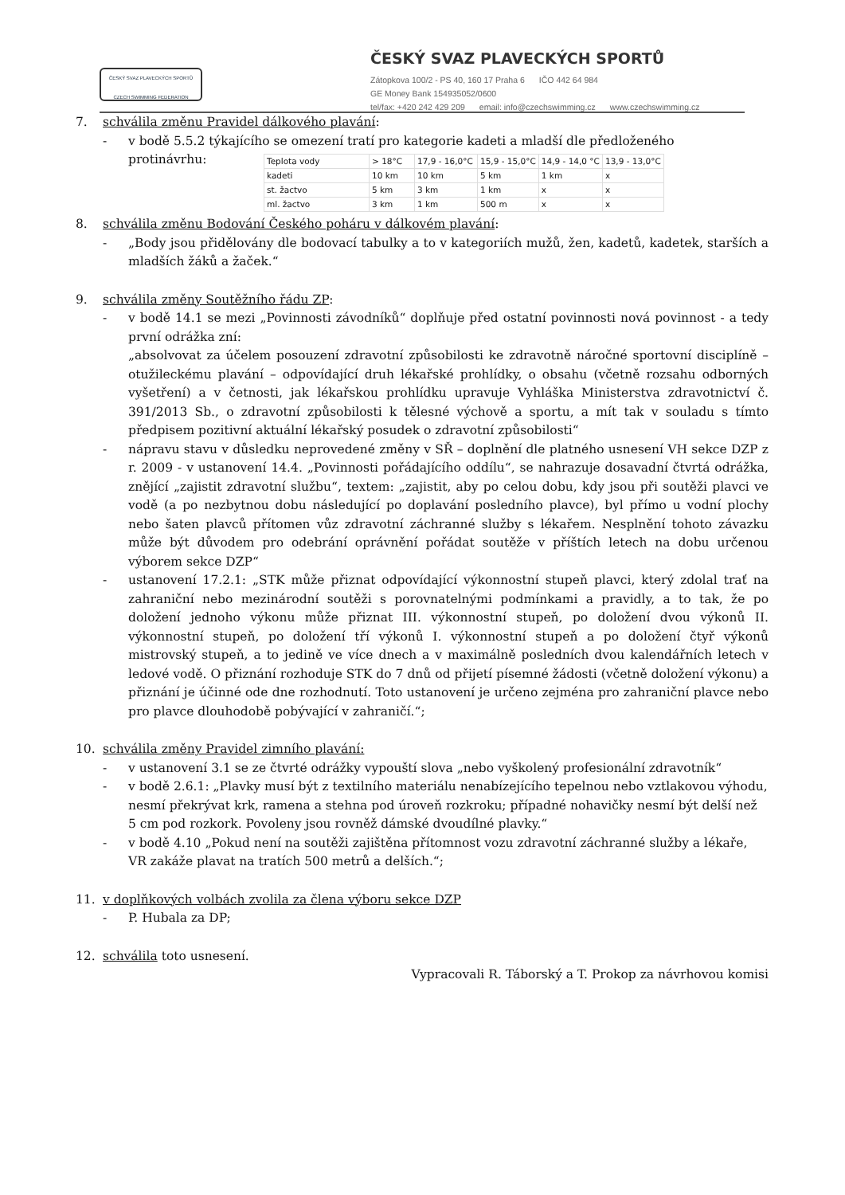ČESKÝ SVAZ PLAVECKÝCH SPORTŮ
CZECH SWIMMING FEDERATION
ČESKÝ SVAZ PLAVECKÝCH SPORTŮ
Zátopkova 100/2 - PS 40, 160 17 Praha 6 IČO 442 64 984 GE Money Bank 154935052/0600
tel/fax: +420 242 429 209 email: info@czechswimming.cz www.czechswimming.cz
7. schválila změnu Pravidel dálkového plavání:
- v bodě 5.5.2 týkajícího se omezení tratí pro kategorie kadeti a mladší dle předloženého
protinávrhu:
| Teplota vody | > 18°C | 17,9 - 16,0°C | 15,9 - 15,0°C | 14,9 - 14,0 °C | 13,9 - 13,0°C |
| kadeti | 10 km | 10 km | 5 km | 1 km | x |
| st. žactvo | 5 km | 3 km | 1 km | x | x |
| ml. žactvo | 3 km | 1 km | 500 m | x | x |
8. schválila změnu Bodování Českého poháru v dálkovém plavání:
- „Body jsou přidělovány dle bodovací tabulky a to v kategoriích mužů, žen, kadetů, kadetek, starších a mladších žáků a žaček.“
9. schválila změny Soutěžního řádu ZP:
- v bodě 14.1 se mezi „Povinnosti závodníků“ doplňuje před ostatní povinnosti nová povinnost - a tedy první odrážka zní:
„absolvovat za účelem posouzení zdravotní způsobilosti ke zdravotně náročné sportovní disciplíně – otužileckému plavání – odpovídající druh lékařské prohlídky, o obsahu (včetně rozsahu odborných vyšetření) a v četnosti, jak lékařskou prohlídku upravuje Vyhláška Ministerstva zdravotnictví č. 391/2013 Sb., o zdravotní způsobilosti k tělesné výchově a sportu, a mít tak v souladu s tímto předpisem pozitivní aktuální lékařský posudek o zdravotní způsobilosti“
- nápravu stavu v důsledku neprovedené změny v SŘ – doplnění dle platného usnesení VH sekce DZP z r. 2009 - v ustanovení 14.4. „Povinnosti pořádajícího oddílu“, se nahrazuje dosavadní čtvrtá odrážka, znějící „zajistit zdravotní službu“, textem: „zajistit, aby po celou dobu, kdy jsou při soutěži plavci ve vodě (a po nezbytnou dobu následující po doplavání posledního plavce), byl přímo u vodní plochy nebo šaten plavců přítomen vůz zdravotní záchranné služby s lékařem. Nesplnění tohoto závazku může být důvodem pro odebrání oprávnění pořádat soutěže v příštích letech na dobu určenou výborem sekce DZP“
- ustanovení 17.2.1: „STK může přiznat odpovídající výkonnostní stupeň plavci, který zdolal trať na zahraniční nebo mezinárodní soutěži s porovnatelnými podmínkami a pravidly, a to tak, že po doložení jednoho výkonu může přiznat III. výkonnostní stupeň, po doložení dvou výkonů II. výkonnostní stupeň, po doložení tří výkonů I. výkonnostní stupeň a po doložení čtyř výkonů mistrovský stupeň, a to jedině ve více dnech a v maximálně posledních dvou kalendářních letech v ledové vodě. O přiznání rozhoduje STK do 7 dnů od přijetí písemné žádosti (včetně doložení výkonu) a přiznání je účinné ode dne rozhodnutí. Toto ustanovení je určeno zejména pro zahraniční plavce nebo pro plavce dlouhodobě pobývající v zahraničí.“;
10. schválila změny Pravidel zimního plavání:
- v ustanovení 3.1 se ze čtvrté odrážky vypouští slova „nebo vyškolený profesionální zdravotník“
- v bodě 2.6.1: „Plavky musí být z textilního materiálu nenabízejícího tepelnou nebo vztlakovou výhodu, nesmí překrývat krk, ramena a stehna pod úroveň rozkroku; případné nohavičky nesmí být delší než 5 cm pod rozkork. Povoleny jsou rovněž dámské dvoudílné plavky.“
- v bodě 4.10 „Pokud není na soutěži zajištěna přítomnost vozu zdravotní záchranné služby a lékaře, VR zakáže plavat na tratích 500 metrů a delších.“;
11. v doplňkových volbách zvolila za člena výboru sekce DZP
- P. Hubala za DP;
12. schválila toto usnesení.
Vypracovali R. Táborský a T. Prokop za návrhovou komisi